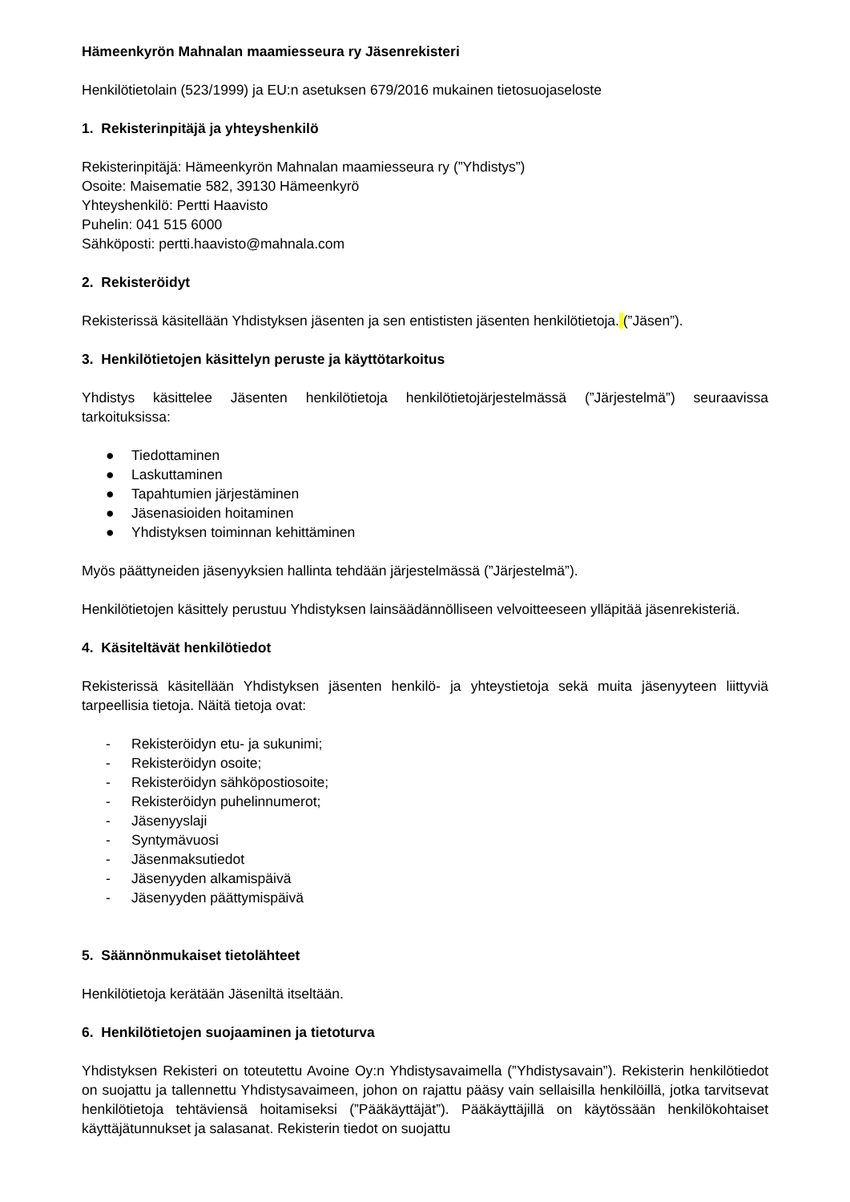Hämeenkyrön Mahnalan maamiesseura ry Jäsenrekisteri
Henkilötietolain (523/1999) ja EU:n asetuksen 679/2016 mukainen tietosuojaseloste
1. Rekisterinpitäjä ja yhteyshenkilö
Rekisterinpitäjä: Hämeenkyrön Mahnalan maamiesseura ry (”Yhdistys”)
Osoite: Maisematie 582, 39130 Hämeenkyrö
Yhteyshenkilö: Pertti Haavisto
Puhelin: 041 515 6000
Sähköposti: pertti.haavisto@mahnala.com
2. Rekisteröidyt
Rekisterissä käsitellään Yhdistyksen jäsenten ja sen entististen jäsenten henkilötietoja. (”Jäsen”).
3. Henkilötietojen käsittelyn peruste ja käyttötarkoitus
Yhdistys käsittelee Jäsenten henkilötietoja henkilötietojärjestelmässä (”Järjestelmä”) seuraavissa tarkoituksissa:
● Tiedottaminen
● Laskuttaminen
● Tapahtumien järjestäminen
● Jäsenasioiden hoitaminen
● Yhdistyksen toiminnan kehittäminen
Myös päättyneiden jäsenyyksien hallinta tehdään järjestelmässä (”Järjestelmä”).
Henkilötietojen käsittely perustuu Yhdistyksen lainsäädännölliseen velvoitteeseen ylläpitää jäsenrekisteriä.
4. Käsiteltävät henkilötiedot
Rekisterissä käsitellään Yhdistyksen jäsenten henkilö- ja yhteystietoja sekä muita jäsenyyteen liittyviä tarpeellisia tietoja. Näitä tietoja ovat:
- Rekisteröidyn etu- ja sukunimi;
- Rekisteröidyn osoite;
- Rekisteröidyn sähköpostiosoite;
- Rekisteröidyn puhelinnumerot;
- Jäsenyyslaji
- Syntymävuosi
- Jäsenmaksutiedot
- Jäsenyyden alkamispäivä
- Jäsenyyden päättymispäivä
5. Säännönmukaiset tietolähteet
Henkilötietoja kerätään Jäseniltä itseltään.
6. Henkilötietojen suojaaminen ja tietoturva
Yhdistyksen Rekisteri on toteutettu Avoine Oy:n Yhdistysavaimella (”Yhdistysavain”). Rekisterin henkilötiedot on suojattu ja tallennettu Yhdistysavaimeen, johon on rajattu pääsy vain sellaisilla henkilöillä, jotka tarvitsevat henkilötietoja tehtäviensä hoitamiseksi (”Pääkäyttäjät”). Pääkäyttäjillä on käytössään henkilökohtaiset käyttäjätunnukset ja salasanat. Rekisterin tiedot on suojattu